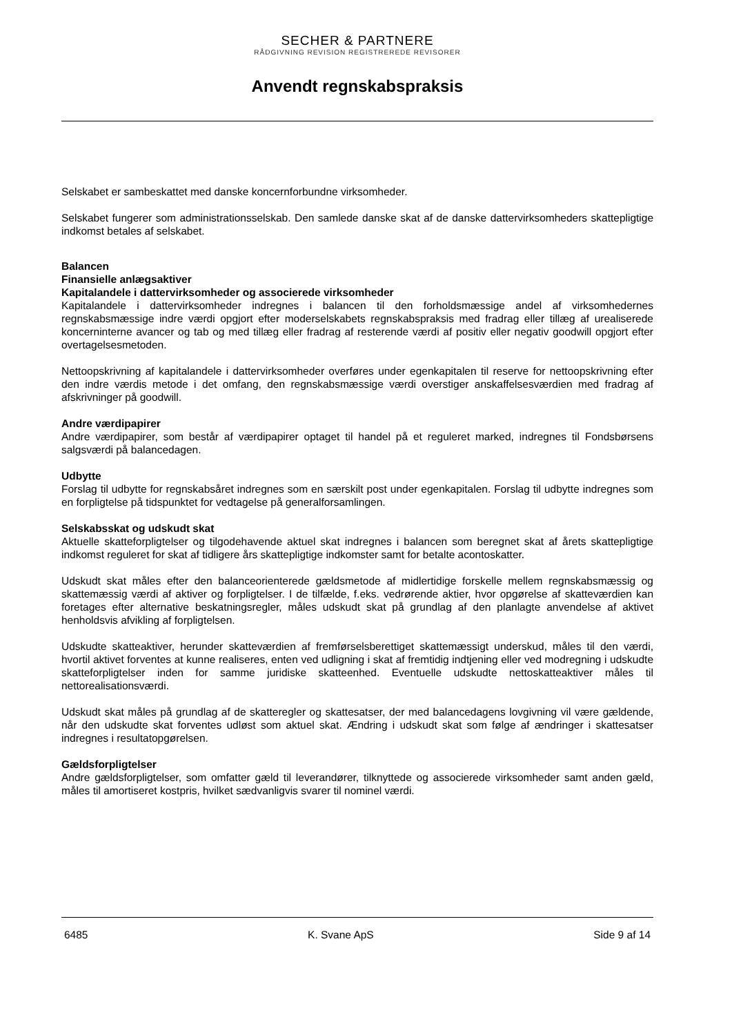SECHER & PARTNERE
RÅDGIVNING REVISION REGISTREREDE REVISORER
Anvendt regnskabspraksis
Selskabet er sambeskattet med danske koncernforbundne virksomheder.
Selskabet fungerer som administrationsselskab. Den samlede danske skat af de danske dattervirksomheders skattepligtige indkomst betales af selskabet.
Balancen
Finansielle anlægsaktiver
Kapitalandele i dattervirksomheder og associerede virksomheder
Kapitalandele i dattervirksomheder indregnes i balancen til den forholdsmæssige andel af virksomhedernes regnskabsmæssige indre værdi opgjort efter moderselskabets regnskabspraksis med fradrag eller tillæg af urealiserede koncerninterne avancer og tab og med tillæg eller fradrag af resterende værdi af positiv eller negativ goodwill opgjort efter overtagelsesmetoden.
Nettoopskrivning af kapitalandele i dattervirksomheder overføres under egenkapitalen til reserve for nettoopskrivning efter den indre værdis metode i det omfang, den regnskabsmæssige værdi overstiger anskaffelsesværdien med fradrag af afskrivninger på goodwill.
Andre værdipapirer
Andre værdipapirer, som består af værdipapirer optaget til handel på et reguleret marked, indregnes til Fondsbørsens salgsværdi på balancedagen.
Udbytte
Forslag til udbytte for regnskabsåret indregnes som en særskilt post under egenkapitalen. Forslag til udbytte indregnes som en forpligtelse på tidspunktet for vedtagelse på generalforsamlingen.
Selskabsskat og udskudt skat
Aktuelle skatteforpligtelser og tilgodehavende aktuel skat indregnes i balancen som beregnet skat af årets skattepligtige indkomst reguleret for skat af tidligere års skattepligtige indkomster samt for betalte acontoskatter.
Udskudt skat måles efter den balanceorienterede gældsmetode af midlertidige forskelle mellem regnskabsmæssig og skattemæssig værdi af aktiver og forpligtelser. I de tilfælde, f.eks. vedrørende aktier, hvor opgørelse af skatteværdien kan foretages efter alternative beskatningsregler, måles udskudt skat på grundlag af den planlagte anvendelse af aktivet henholdsvis afvikling af forpligtelsen.
Udskudte skatteaktiver, herunder skatteværdien af fremførselsberettiget skattemæssigt underskud, måles til den værdi, hvortil aktivet forventes at kunne realiseres, enten ved udligning i skat af fremtidig indtjening eller ved modregning i udskudte skatteforpligtelser inden for samme juridiske skatteenhed. Eventuelle udskudte nettoskatteaktiver måles til nettorealisationsværdi.
Udskudt skat måles på grundlag af de skatteregler og skattesatser, der med balancedagens lovgivning vil være gældende, når den udskudte skat forventes udløst som aktuel skat. Ændring i udskudt skat som følge af ændringer i skattesatser indregnes i resultatopgørelsen.
Gældsforpligtelser
Andre gældsforpligtelser, som omfatter gæld til leverandører, tilknyttede og associerede virksomheder samt anden gæld, måles til amortiseret kostpris, hvilket sædvanligvis svarer til nominel værdi.
6485 K. Svane ApS Side 9 af 14